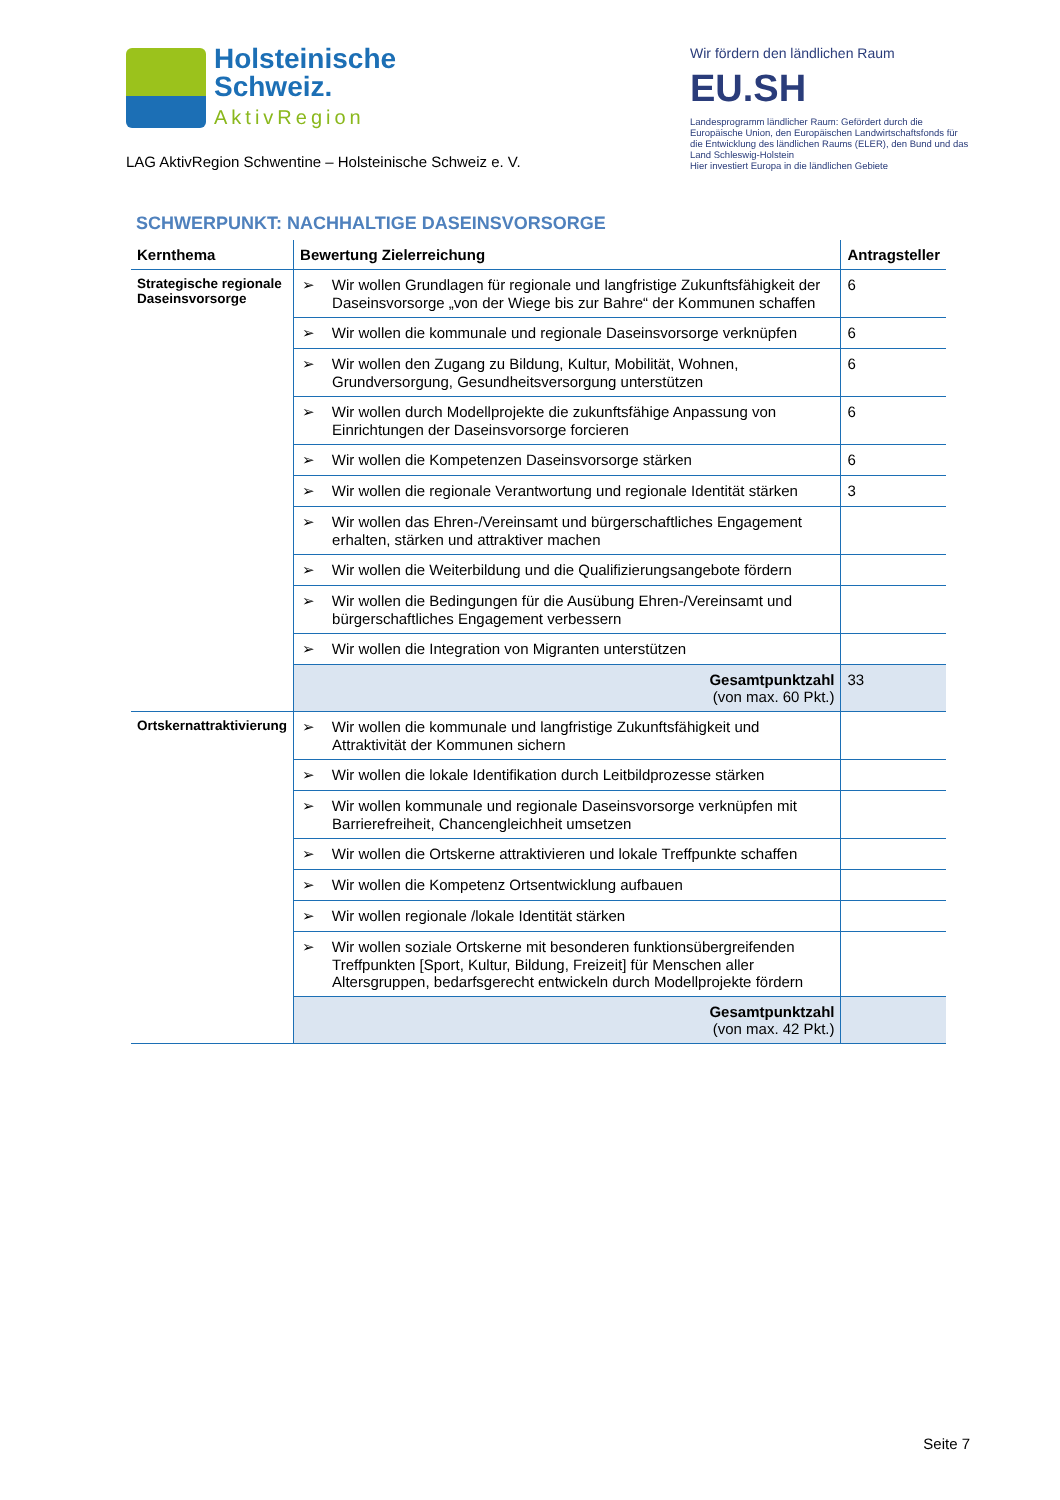Holsteinische
Schweiz.
AktivRegion
LAG AktivRegion Schwentine – Holsteinische Schweiz e. V.
Wir fördern den ländlichen Raum
EU.SH
Landesprogramm ländlicher Raum: Gefördert durch die Europäische Union, den Europäischen Landwirtschaftsfonds für die Entwicklung des ländlichen Raums (ELER), den Bund und das Land Schleswig-Holstein
Hier investiert Europa in die ländlichen Gebiete
SCHWERPUNKT: NACHHALTIGE DASEINSVORSORGE
| Kernthema | Bewertung Zielerreichung | Antragsteller |
| --- | --- | --- |
| Strategische regionale Daseinsvorsorge | ➢ Wir wollen Grundlagen für regionale und langfristige Zukunftsfähigkeit der Daseinsvorsorge „von der Wiege bis zur Bahre“ der Kommunen schaffen | 6 |
| | ➢ Wir wollen die kommunale und regionale Daseinsvorsorge verknüpfen | 6 |
| | ➢ Wir wollen den Zugang zu Bildung, Kultur, Mobilität, Wohnen, Grundversorgung, Gesundheitsversorgung unterstützen | 6 |
| | ➢ Wir wollen durch Modellprojekte die zukunftsfähige Anpassung von Einrichtungen der Daseinsvorsorge forcieren | 6 |
| | ➢ Wir wollen die Kompetenzen Daseinsvorsorge stärken | 6 |
| | ➢ Wir wollen die regionale Verantwortung und regionale Identität stärken | 3 |
| | ➢ Wir wollen das Ehren-/Vereinsamt und bürgerschaftliches Engagement erhalten, stärken und attraktiver machen | |
| | ➢ Wir wollen die Weiterbildung und die Qualifizierungsangebote fördern | |
| | ➢ Wir wollen die Bedingungen für die Ausübung Ehren-/Vereinsamt und bürgerschaftliches Engagement verbessern | |
| | ➢ Wir wollen die Integration von Migranten unterstützen | |
| | Gesamtpunktzahl (von max. 60 Pkt.) | 33 |
| Ortskernattraktivierung | ➢ Wir wollen die kommunale und langfristige Zukunftsfähigkeit und Attraktivität der Kommunen sichern | |
| | ➢ Wir wollen die lokale Identifikation durch Leitbildprozesse stärken | |
| | ➢ Wir wollen kommunale und regionale Daseinsvorsorge verknüpfen mit Barrierefreiheit, Chancengleichheit umsetzen | |
| | ➢ Wir wollen die Ortskerne attraktivieren und lokale Treffpunkte schaffen | |
| | ➢ Wir wollen die Kompetenz Ortsentwicklung aufbauen | |
| | ➢ Wir wollen regionale /lokale Identität stärken | |
| | ➢ Wir wollen soziale Ortskerne mit besonderen funktionsübergreifenden Treffpunkten [Sport, Kultur, Bildung, Freizeit] für Menschen aller Altersgruppen, bedarfsgerecht entwickeln durch Modellprojekte fördern | |
| | Gesamtpunktzahl (von max. 42 Pkt.) | |
Seite 7